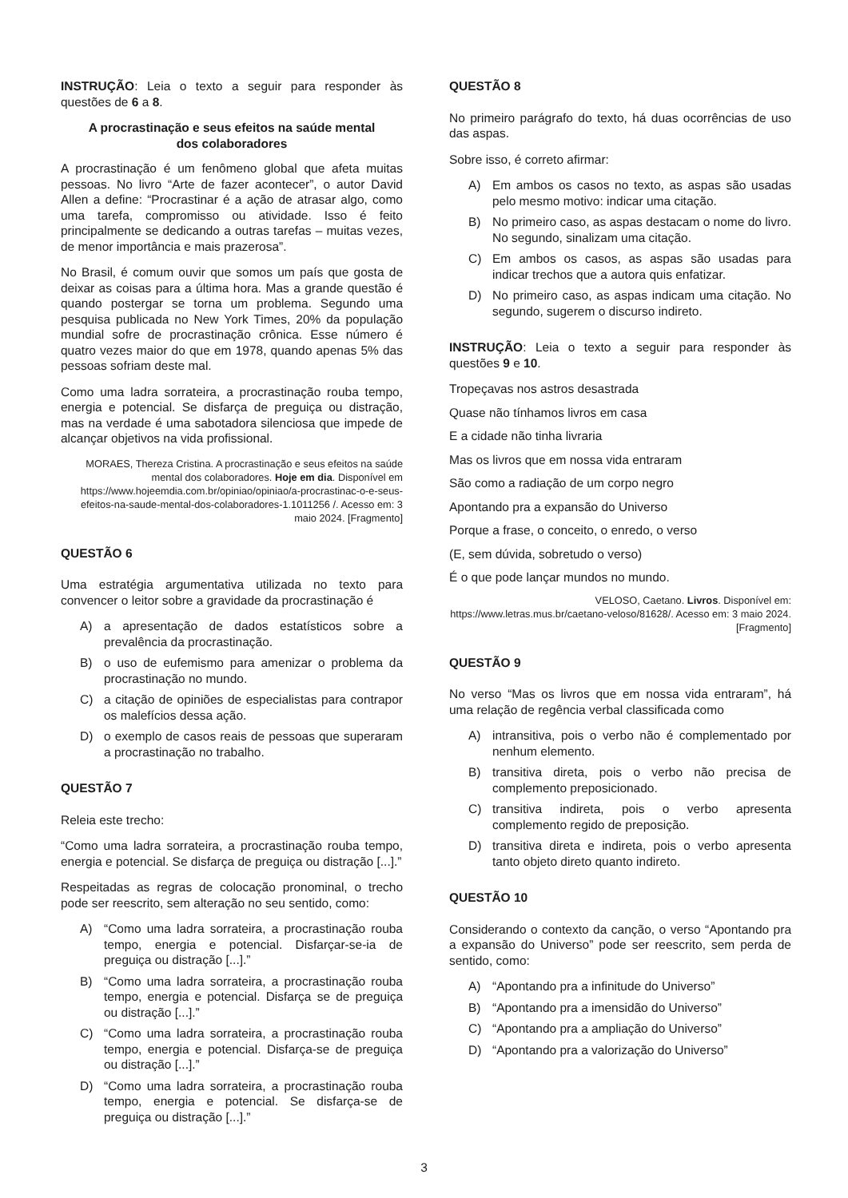INSTRUÇÃO: Leia o texto a seguir para responder às questões de 6 a 8.
A procrastinação e seus efeitos na saúde mental
dos colaboradores
A procrastinação é um fenômeno global que afeta muitas pessoas. No livro “Arte de fazer acontecer”, o autor David Allen a define: “Procrastinar é a ação de atrasar algo, como uma tarefa, compromisso ou atividade. Isso é feito principalmente se dedicando a outras tarefas – muitas vezes, de menor importância e mais prazerosa”.
No Brasil, é comum ouvir que somos um país que gosta de deixar as coisas para a última hora. Mas a grande questão é quando postergar se torna um problema. Segundo uma pesquisa publicada no New York Times, 20% da população mundial sofre de procrastinação crônica. Esse número é quatro vezes maior do que em 1978, quando apenas 5% das pessoas sofriam deste mal.
Como uma ladra sorrateira, a procrastinação rouba tempo, energia e potencial. Se disfarça de preguiça ou distração, mas na verdade é uma sabotadora silenciosa que impede de alcançar objetivos na vida profissional.
MORAES, Thereza Cristina. A procrastinação e seus efeitos na saúde mental dos colaboradores. Hoje em dia. Disponível em https://www.hojeemdia.com.br/opiniao/opiniao/a-procrastinac-o-e-seus-efeitos-na-saude-mental-dos-colaboradores-1.1011256 /. Acesso em: 3 maio 2024. [Fragmento]
QUESTÃO 6
Uma estratégia argumentativa utilizada no texto para convencer o leitor sobre a gravidade da procrastinação é
A) a apresentação de dados estatísticos sobre a prevalência da procrastinação.
B) o uso de eufemismo para amenizar o problema da procrastinação no mundo.
C) a citação de opiniões de especialistas para contrapor os malefícios dessa ação.
D) o exemplo de casos reais de pessoas que superaram a procrastinação no trabalho.
QUESTÃO 7
Releia este trecho:
“Como uma ladra sorrateira, a procrastinação rouba tempo, energia e potencial. Se disfarça de preguiça ou distração [...].”
Respeitadas as regras de colocação pronominal, o trecho pode ser reescrito, sem alteração no seu sentido, como:
A) “Como uma ladra sorrateira, a procrastinação rouba tempo, energia e potencial. Disfarçar-se-ia de preguiça ou distração [...].”
B) “Como uma ladra sorrateira, a procrastinação rouba tempo, energia e potencial. Disfarça se de preguiça ou distração [...].”
C) “Como uma ladra sorrateira, a procrastinação rouba tempo, energia e potencial. Disfarça-se de preguiça ou distração [...].”
D) “Como uma ladra sorrateira, a procrastinação rouba tempo, energia e potencial. Se disfarça-se de preguiça ou distração [...].”
QUESTÃO 8
No primeiro parágrafo do texto, há duas ocorrências de uso das aspas.
Sobre isso, é correto afirmar:
A) Em ambos os casos no texto, as aspas são usadas pelo mesmo motivo: indicar uma citação.
B) No primeiro caso, as aspas destacam o nome do livro. No segundo, sinalizam uma citação.
C) Em ambos os casos, as aspas são usadas para indicar trechos que a autora quis enfatizar.
D) No primeiro caso, as aspas indicam uma citação. No segundo, sugerem o discurso indireto.
INSTRUÇÃO: Leia o texto a seguir para responder às questões 9 e 10.
Tropeçavas nos astros desastrada
Quase não tínhamos livros em casa
E a cidade não tinha livraria
Mas os livros que em nossa vida entraram
São como a radiação de um corpo negro
Apontando pra a expansão do Universo
Porque a frase, o conceito, o enredo, o verso
(E, sem dúvida, sobretudo o verso)
É o que pode lançar mundos no mundo.
VELOSO, Caetano. Livros. Disponível em: https://www.letras.mus.br/caetano-veloso/81628/. Acesso em: 3 maio 2024. [Fragmento]
QUESTÃO 9
No verso “Mas os livros que em nossa vida entraram”, há uma relação de regência verbal classificada como
A) intransitiva, pois o verbo não é complementado por nenhum elemento.
B) transitiva direta, pois o verbo não precisa de complemento preposicionado.
C) transitiva indireta, pois o verbo apresenta complemento regido de preposição.
D) transitiva direta e indireta, pois o verbo apresenta tanto objeto direto quanto indireto.
QUESTÃO 10
Considerando o contexto da canção, o verso “Apontando pra a expansão do Universo” pode ser reescrito, sem perda de sentido, como:
A) “Apontando pra a infinitude do Universo”
B) “Apontando pra a imensidão do Universo”
C) “Apontando pra a ampliação do Universo”
D) “Apontando pra a valorização do Universo”
3